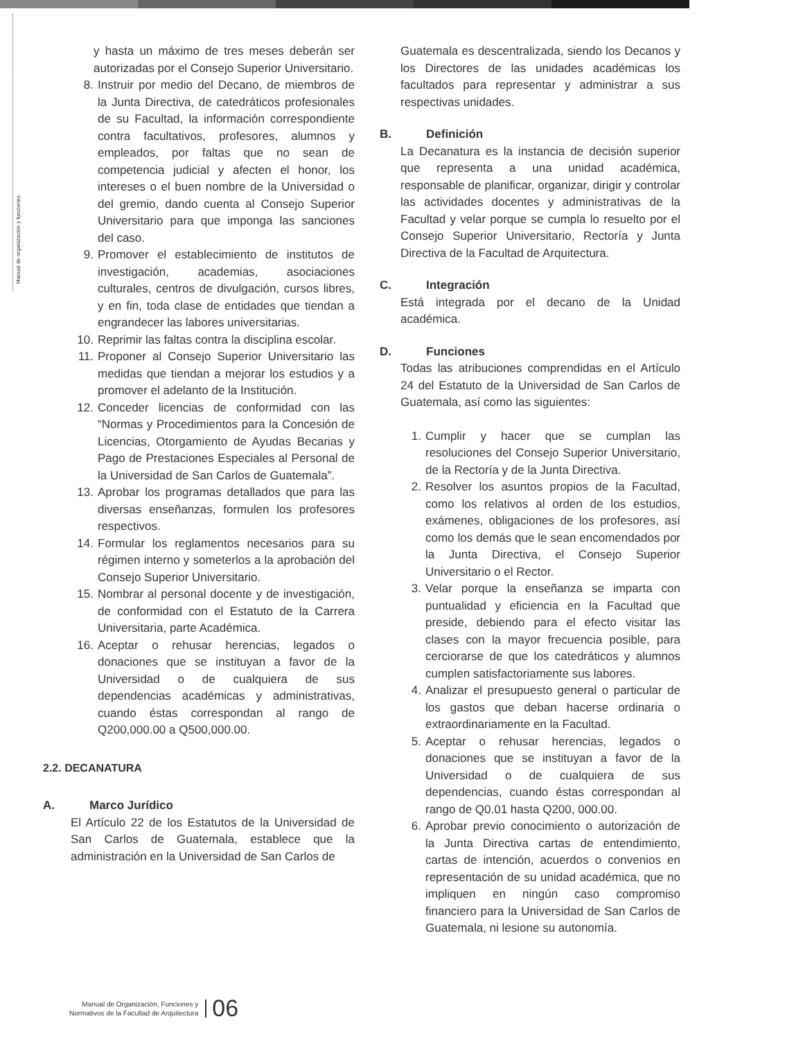Manual de organización y funciones
y hasta un máximo de tres meses deberán ser autorizadas por el Consejo Superior Universitario.
8. Instruir por medio del Decano, de miembros de la Junta Directiva, de catedráticos profesionales de su Facultad, la información correspondiente contra facultativos, profesores, alumnos y empleados, por faltas que no sean de competencia judicial y afecten el honor, los intereses o el buen nombre de la Universidad o del gremio, dando cuenta al Consejo Superior Universitario para que imponga las sanciones del caso.
9. Promover el establecimiento de institutos de investigación, academias, asociaciones culturales, centros de divulgación, cursos libres, y en fin, toda clase de entidades que tiendan a engrandecer las labores universitarias.
10. Reprimir las faltas contra la disciplina escolar.
11. Proponer al Consejo Superior Universitario las medidas que tiendan a mejorar los estudios y a promover el adelanto de la Institución.
12. Conceder licencias de conformidad con las “Normas y Procedimientos para la Concesión de Licencias, Otorgamiento de Ayudas Becarias y Pago de Prestaciones Especiales al Personal de la Universidad de San Carlos de Guatemala”.
13. Aprobar los programas detallados que para las diversas enseñanzas, formulen los profesores respectivos.
14. Formular los reglamentos necesarios para su régimen interno y someterlos a la aprobación del Consejo Superior Universitario.
15. Nombrar al personal docente y de investigación, de conformidad con el Estatuto de la Carrera Universitaria, parte Académica.
16. Aceptar o rehusar herencias, legados o donaciones que se instituyan a favor de la Universidad o de cualquiera de sus dependencias académicas y administrativas, cuando éstas correspondan al rango de Q200,000.00 a Q500,000.00.
2.2. DECANATURA
A. Marco Jurídico
El Artículo 22 de los Estatutos de la Universidad de San Carlos de Guatemala, establece que la administración en la Universidad de San Carlos de
Guatemala es descentralizada, siendo los Decanos y los Directores de las unidades académicas los facultados para representar y administrar a sus respectivas unidades.
B. Definición
La Decanatura es la instancia de decisión superior que representa a una unidad académica, responsable de planificar, organizar, dirigir y controlar las actividades docentes y administrativas de la Facultad y velar porque se cumpla lo resuelto por el Consejo Superior Universitario, Rectoría y Junta Directiva de la Facultad de Arquitectura.
C. Integración
Está integrada por el decano de la Unidad académica.
D. Funciones
Todas las atribuciones comprendidas en el Artículo 24 del Estatuto de la Universidad de San Carlos de Guatemala, así como las siguientes:
1. Cumplir y hacer que se cumplan las resoluciones del Consejo Superior Universitario, de la Rectoría y de la Junta Directiva.
2. Resolver los asuntos propios de la Facultad, como los relativos al orden de los estudios, exámenes, obligaciones de los profesores, así como los demás que le sean encomendados por la Junta Directiva, el Consejo Superior Universitario o el Rector.
3. Velar porque la enseñanza se imparta con puntualidad y eficiencia en la Facultad que preside, debiendo para el efecto visitar las clases con la mayor frecuencia posible, para cerciorarse de que los catedráticos y alumnos cumplen satisfactoriamente sus labores.
4. Analizar el presupuesto general o particular de los gastos que deban hacerse ordinaria o extraordinariamente en la Facultad.
5. Aceptar o rehusar herencias, legados o donaciones que se instituyan a favor de la Universidad o de cualquiera de sus dependencias, cuando éstas correspondan al rango de Q0.01 hasta Q200, 000.00.
6. Aprobar previo conocimiento o autorización de la Junta Directiva cartas de entendimiento, cartas de intención, acuerdos o convenios en representación de su unidad académica, que no impliquen en ningún caso compromiso financiero para la Universidad de San Carlos de Guatemala, ni lesione su autonomía.
Manual de Organización, Funciones y
Normativos de la Facultad de Arquitectura
06